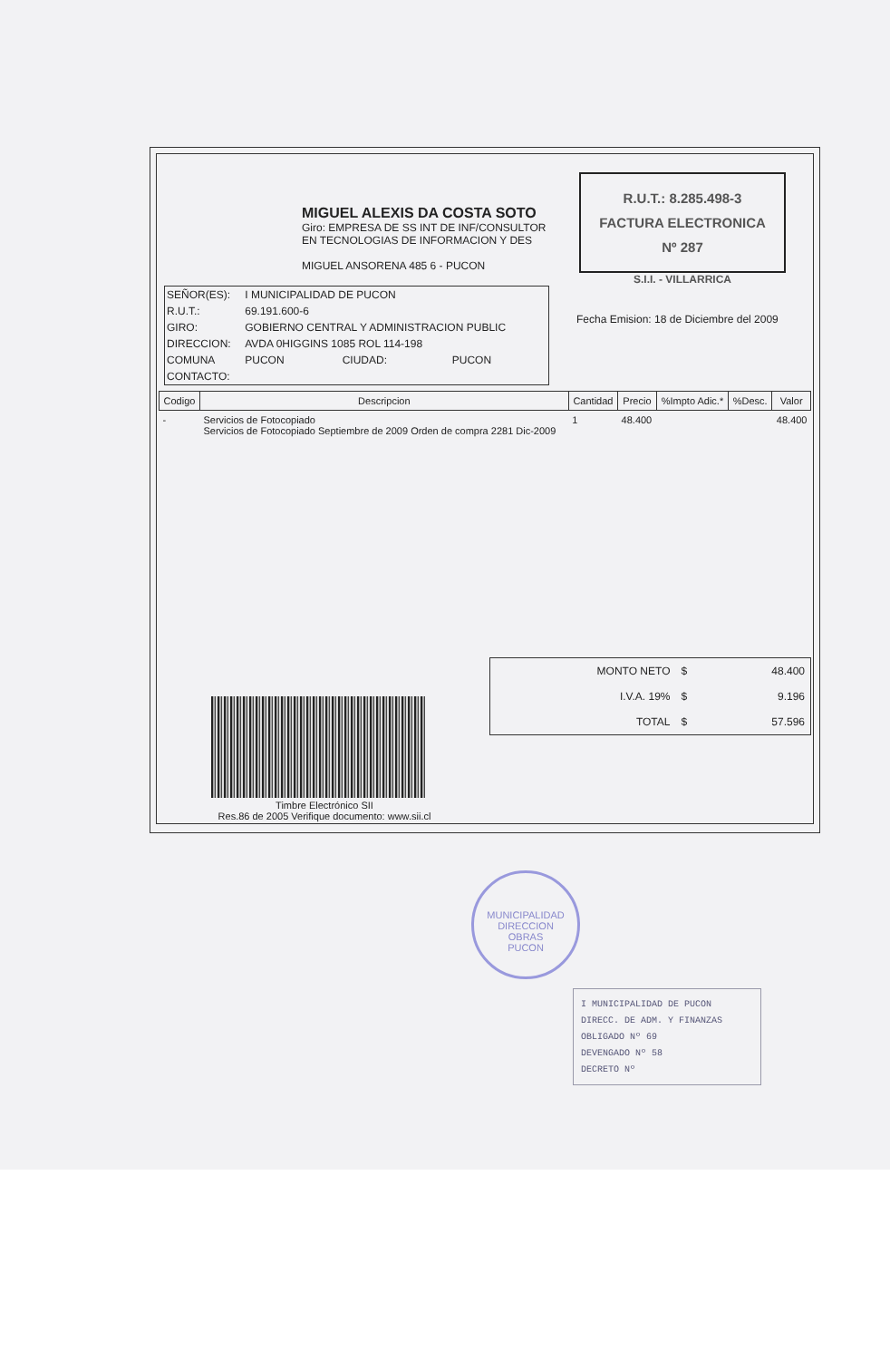MIGUEL ALEXIS DA COSTA SOTO
Giro: EMPRESA DE SS INT DE INF/CONSULTOR
EN TECNOLOGIAS DE INFORMACION Y DES
MIGUEL ANSORENA 485 6 - PUCON
R.U.T.: 8.285.498-3
FACTURA ELECTRONICA
Nº 287
S.I.I. - VILLARRICA
| SEÑOR(ES): | I MUNICIPALIDAD DE PUCON | | |
| R.U.T.: | 69.191.600-6 | | |
| GIRO: | GOBIERNO CENTRAL Y ADMINISTRACION PUBLIC | | |
| DIRECCION: | AVDA 0HIGGINS 1085 ROL 114-198 | | |
| COMUNA | PUCON | CIUDAD: | PUCON |
| CONTACTO: | | | |
Fecha Emision: 18 de Diciembre del 2009
| Codigo | Descripcion | Cantidad | Precio | %Impto Adic.* | %Desc. | Valor |
| --- | --- | --- | --- | --- | --- | --- |
| - | Servicios de Fotocopiado Servicios de Fotocopiado Septiembre de 2009 Orden de compra 2281 Dic-2009 | 1 | 48.400 | | | 48.400 |
| MONTO NETO | $ | 48.400 |
| I.V.A. 19% | $ | 9.196 |
| TOTAL | $ | 57.596 |
Timbre Electrónico SII
Res.86 de 2005 Verifique documento: www.sii.cl
MUNICIPALIDAD
DIRECCION
OBRAS
PUCON
I MUNICIPALIDAD DE PUCON
DIRECC. DE ADM. Y FINANZAS
OBLIGADO Nº 69
DEVENGADO Nº 58
DECRETO Nº